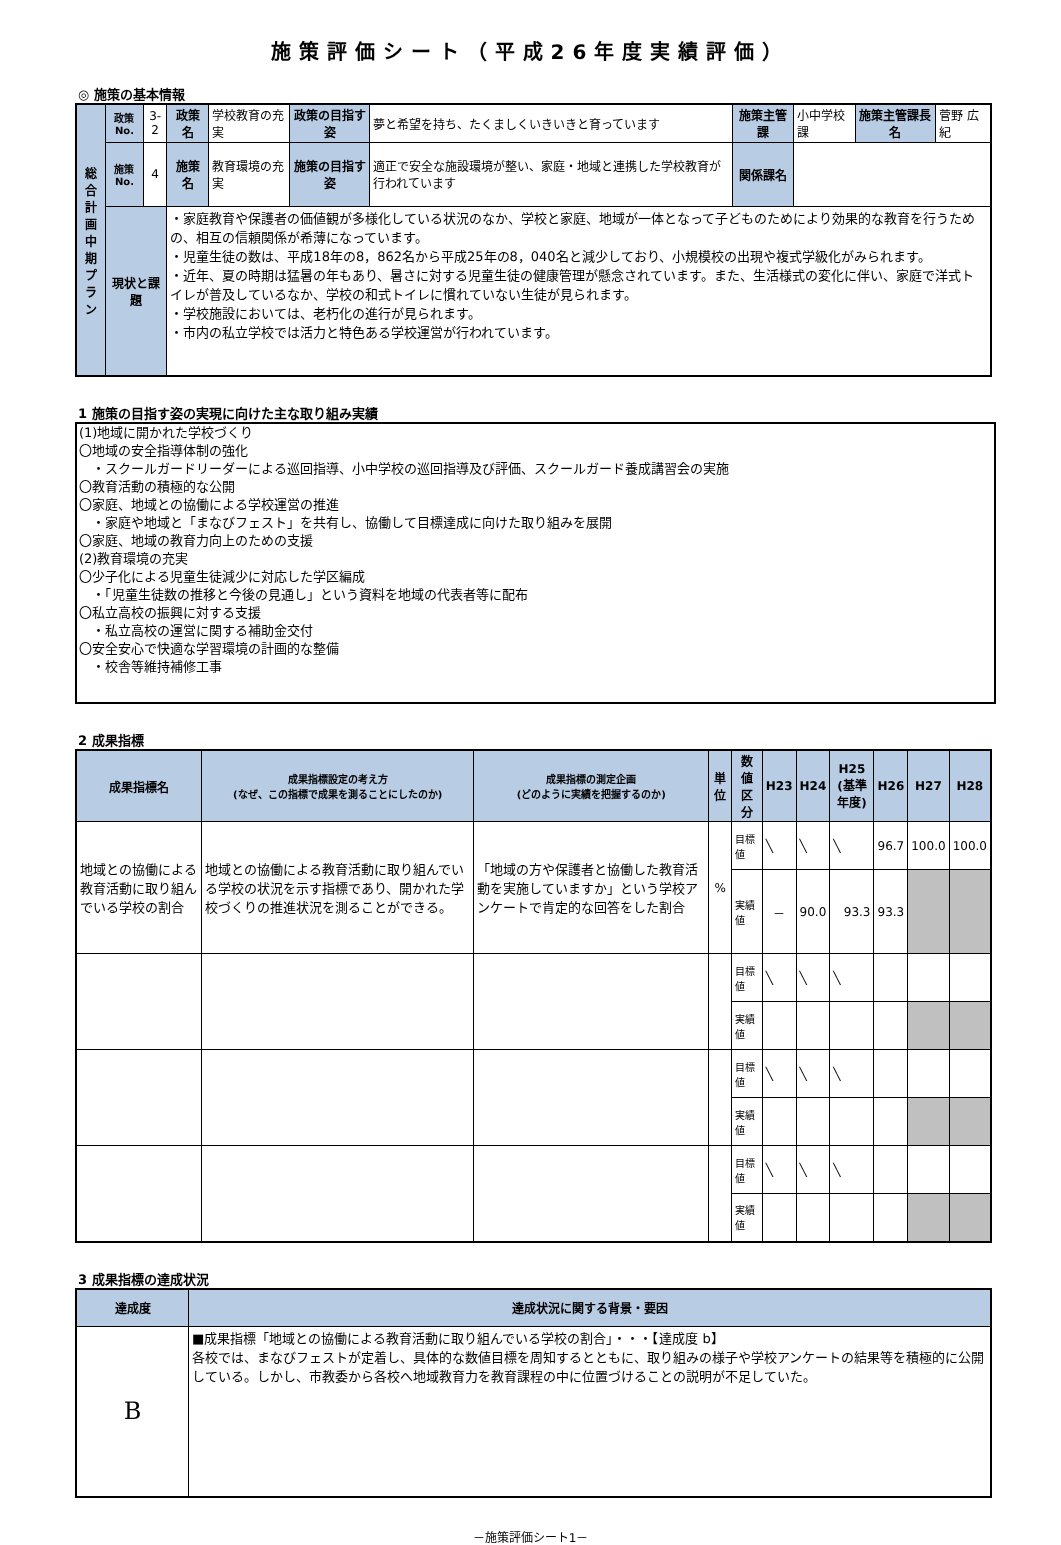施策評価シート（平成26年度実績評価）
◎ 施策の基本情報
| 総合計画中期プラン | 政策No. | 3-2 | 政策名 | 学校教育の充実 | 政策の目指す姿 | 夢と希望を持ち、たくましくいきいきと育っています | 施策主管課 | 小中学校課 | 施策主管課長名 | 菅野 広紀 |
| | 施策No. | 4 | 施策名 | 教育環境の充実 | 施策の目指す姿 | 適正で安全な施設環境が整い、家庭・地域と連携した学校教育が行われています | 関係課名 | | | |
| | 現状と課題 | | ・家庭教育や保護者の価値観が多様化している状況のなか、学校と家庭、地域が一体となって子どものためにより効果的な教育を行うための、相互の信頼関係が希薄になっています。 ・児童生徒の数は、平成18年の8，862名から平成25年の8，040名と減少しており、小規模校の出現や複式学級化がみられます。 ・近年、夏の時期は猛暑の年もあり、暑さに対する児童生徒の健康管理が懸念されています。また、生活様式の変化に伴い、家庭で洋式トイレが普及しているなか、学校の和式トイレに慣れていない生徒が見られます。 ・学校施設においては、老朽化の進行が見られます。 ・市内の私立学校では活力と特色ある学校運営が行われています。 | | | | | | | |
1 施策の目指す姿の実現に向けた主な取り組み実績
(1)地域に開かれた学校づくり
〇地域の安全指導体制の強化
　・スクールガードリーダーによる巡回指導、小中学校の巡回指導及び評価、スクールガード養成講習会の実施
〇教育活動の積極的な公開
〇家庭、地域との協働による学校運営の推進
　・家庭や地域と「まなびフェスト」を共有し、協働して目標達成に向けた取り組みを展開
〇家庭、地域の教育力向上のための支援
(2)教育環境の充実
〇少子化による児童生徒減少に対応した学区編成
　・「児童生徒数の推移と今後の見通し」という資料を地域の代表者等に配布
〇私立高校の振興に対する支援
　・私立高校の運営に関する補助金交付
〇安全安心で快適な学習環境の計画的な整備
　・校舎等維持補修工事
2 成果指標
| 成果指標名 | 成果指標設定の考え方 (なぜ、この指標で成果を測ることにしたのか) | 成果指標の測定企画 (どのように実績を把握するのか) | 単位 | 数値区分 | H23 | H24 | H25 (基準年度) | H26 | H27 | H28 |
| --- | --- | --- | --- | --- | --- | --- | --- | --- | --- | --- |
| 地域との協働による教育活動に取り組んでいる学校の割合 | 地域との協働による教育活動に取り組んでいる学校の状況を示す指標であり、開かれた学校づくりの推進状況を測ることができる。 | 「地域の方や保護者と協働した教育活動を実施していますか」という学校アンケートで肯定的な回答をした割合 | % | 目標値 | ╲ | ╲ | ╲ | 96.7 | 100.0 | 100.0 |
| | | | | 実績値 | － | 90.0 | 93.3 | 93.3 | | |
| | | | | 目標値 | ╲ | ╲ | ╲ | | | |
| | | | | 実績値 | | | | | | |
| | | | | 目標値 | ╲ | ╲ | ╲ | | | |
| | | | | 実績値 | | | | | | |
| | | | | 目標値 | ╲ | ╲ | ╲ | | | |
| | | | | 実績値 | | | | | | |
3 成果指標の達成状況
| 達成度 | 達成状況に関する背景・要因 |
| --- | --- |
| B | ■成果指標「地域との協働による教育活動に取り組んでいる学校の割合」・・・【達成度 b】 各校では、まなびフェストが定着し、具体的な数値目標を周知するとともに、取り組みの様子や学校アンケートの結果等を積極的に公開している。しかし、市教委から各校へ地域教育力を教育課程の中に位置づけることの説明が不足していた。 |
－施策評価シート1－